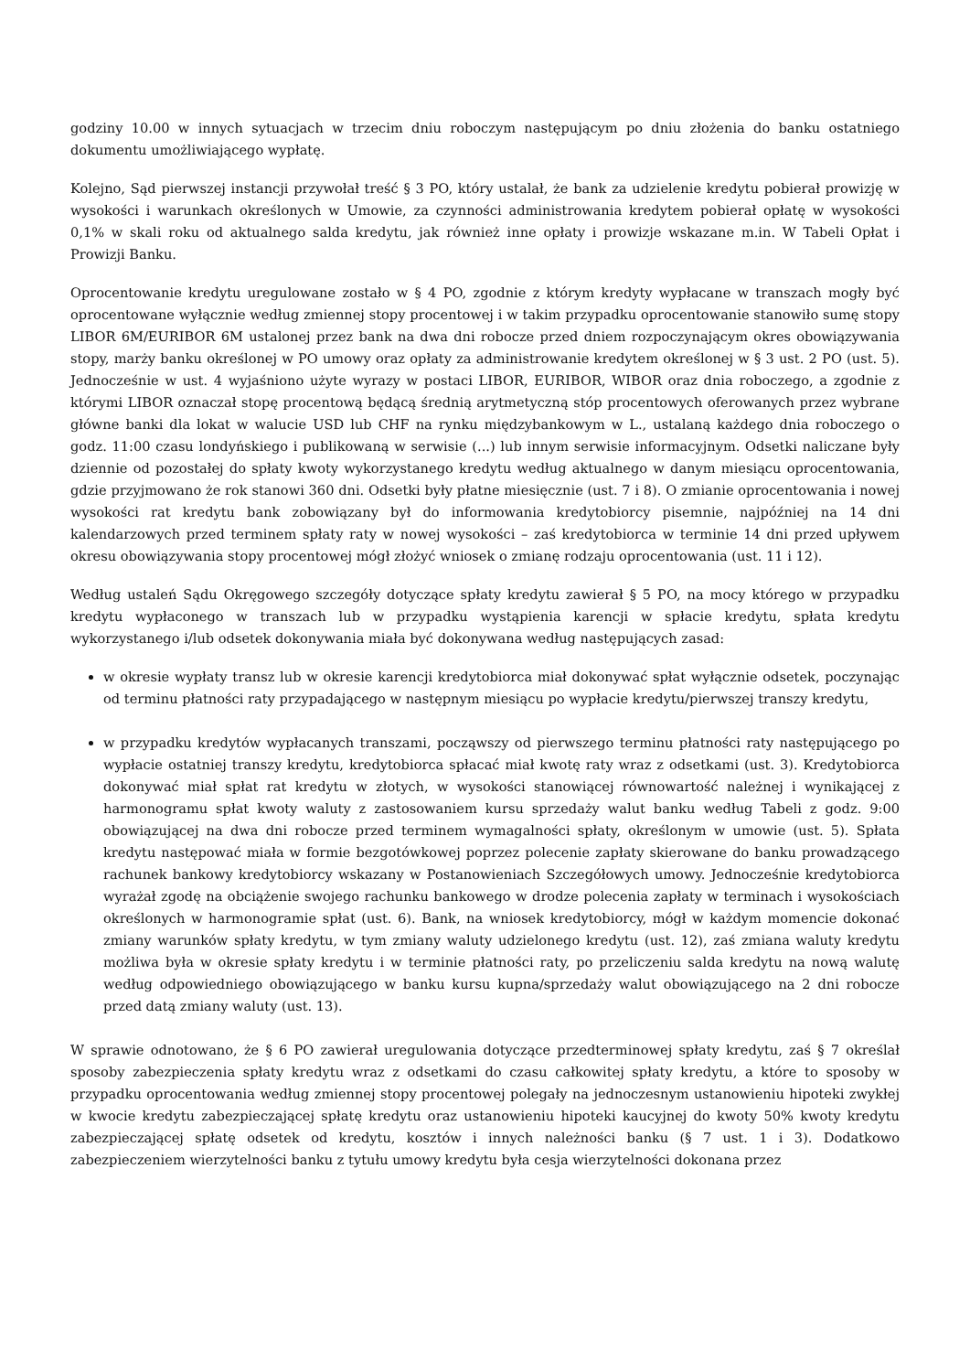godziny 10.00 w innych sytuacjach w trzecim dniu roboczym następującym po dniu złożenia do banku ostatniego dokumentu umożliwiającego wypłatę.
Kolejno, Sąd pierwszej instancji przywołał treść § 3 PO, który ustalał, że bank za udzielenie kredytu pobierał prowizję w wysokości i warunkach określonych w Umowie, za czynności administrowania kredytem pobierał opłatę w wysokości 0,1% w skali roku od aktualnego salda kredytu, jak również inne opłaty i prowizje wskazane m.in. W Tabeli Opłat i Prowizji Banku.
Oprocentowanie kredytu uregulowane zostało w § 4 PO, zgodnie z którym kredyty wypłacane w transzach mogły być oprocentowane wyłącznie według zmiennej stopy procentowej i w takim przypadku oprocentowanie stanowiło sumę stopy LIBOR 6M/EURIBOR 6M ustalonej przez bank na dwa dni robocze przed dniem rozpoczynającym okres obowiązywania stopy, marży banku określonej w PO umowy oraz opłaty za administrowanie kredytem określonej w § 3 ust. 2 PO (ust. 5). Jednocześnie w ust. 4 wyjaśniono użyte wyrazy w postaci LIBOR, EURIBOR, WIBOR oraz dnia roboczego, a zgodnie z którymi LIBOR oznaczał stopę procentową będącą średnią arytmetyczną stóp procentowych oferowanych przez wybrane główne banki dla lokat w walucie USD lub CHF na rynku międzybankowym w L., ustalaną każdego dnia roboczego o godz. 11:00 czasu londyńskiego i publikowaną w serwisie (...) lub innym serwisie informacyjnym. Odsetki naliczane były dziennie od pozostałej do spłaty kwoty wykorzystanego kredytu według aktualnego w danym miesiącu oprocentowania, gdzie przyjmowano że rok stanowi 360 dni. Odsetki były płatne miesięcznie (ust. 7 i 8). O zmianie oprocentowania i nowej wysokości rat kredytu bank zobowiązany był do informowania kredytobiorcy pisemnie, najpóźniej na 14 dni kalendarzowych przed terminem spłaty raty w nowej wysokości – zaś kredytobiorca w terminie 14 dni przed upływem okresu obowiązywania stopy procentowej mógł złożyć wniosek o zmianę rodzaju oprocentowania (ust. 11 i 12).
Według ustaleń Sądu Okręgowego szczegóły dotyczące spłaty kredytu zawierał § 5 PO, na mocy którego w przypadku kredytu wypłaconego w transzach lub w przypadku wystąpienia karencji w spłacie kredytu, spłata kredytu wykorzystanego i/lub odsetek dokonywania miała być dokonywana według następujących zasad:
w okresie wypłaty transz lub w okresie karencji kredytobiorca miał dokonywać spłat wyłącznie odsetek, poczynając od terminu płatności raty przypadającego w następnym miesiącu po wypłacie kredytu/pierwszej transzy kredytu,
w przypadku kredytów wypłacanych transzami, począwszy od pierwszego terminu płatności raty następującego po wypłacie ostatniej transzy kredytu, kredytobiorca spłacać miał kwotę raty wraz z odsetkami (ust. 3). Kredytobiorca dokonywać miał spłat rat kredytu w złotych, w wysokości stanowiącej równowartość należnej i wynikającej z harmonogramu spłat kwoty waluty z zastosowaniem kursu sprzedaży walut banku według Tabeli z godz. 9:00 obowiązującej na dwa dni robocze przed terminem wymagalności spłaty, określonym w umowie (ust. 5). Spłata kredytu następować miała w formie bezgotówkowej poprzez polecenie zapłaty skierowane do banku prowadzącego rachunek bankowy kredytobiorcy wskazany w Postanowieniach Szczegółowych umowy. Jednocześnie kredytobiorca wyrażał zgodę na obciążenie swojego rachunku bankowego w drodze polecenia zapłaty w terminach i wysokościach określonych w harmonogramie spłat (ust. 6). Bank, na wniosek kredytobiorcy, mógł w każdym momencie dokonać zmiany warunków spłaty kredytu, w tym zmiany waluty udzielonego kredytu (ust. 12), zaś zmiana waluty kredytu możliwa była w okresie spłaty kredytu i w terminie płatności raty, po przeliczeniu salda kredytu na nową walutę według odpowiedniego obowiązującego w banku kursu kupna/sprzedaży walut obowiązującego na 2 dni robocze przed datą zmiany waluty (ust. 13).
W sprawie odnotowano, że § 6 PO zawierał uregulowania dotyczące przedterminowej spłaty kredytu, zaś § 7 określał sposoby zabezpieczenia spłaty kredytu wraz z odsetkami do czasu całkowitej spłaty kredytu, a które to sposoby w przypadku oprocentowania według zmiennej stopy procentowej polegały na jednoczesnym ustanowieniu hipoteki zwykłej w kwocie kredytu zabezpieczającej spłatę kredytu oraz ustanowieniu hipoteki kaucyjnej do kwoty 50% kwoty kredytu zabezpieczającej spłatę odsetek od kredytu, kosztów i innych należności banku (§ 7 ust. 1 i 3). Dodatkowo zabezpieczeniem wierzytelności banku z tytułu umowy kredytu była cesja wierzytelności dokonana przez